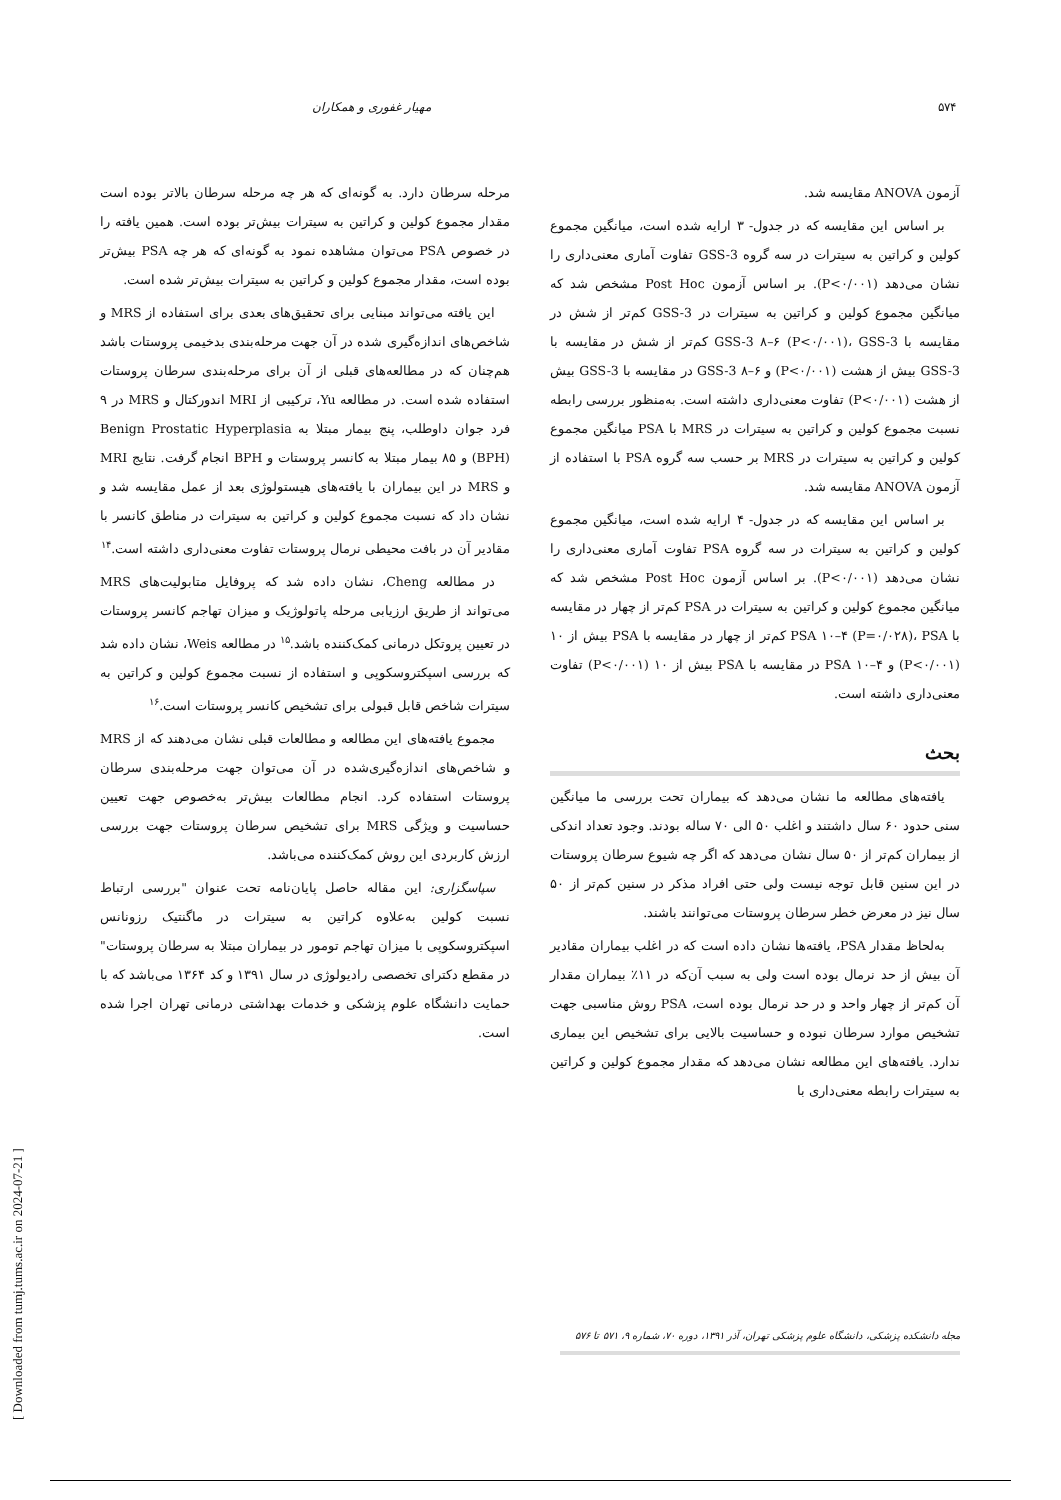۵۷۴ مهیار غفوری و همکاران
آزمون ANOVA مقایسه شد.
بر اساس این مقایسه که در جدول- ۳ ارایه شده است، میانگین مجموع کولین و کراتین به سیترات در سه گروه GSS-3 تفاوت آماری معنی‌داری را نشان می‌دهد (P<۰/۰۰۱). بر اساس آزمون Post Hoc مشخص شد که میانگین مجموع کولین و کراتین به سیترات در GSS-3 کم‌تر از شش در مقایسه با GSS-3 ۸–۶ (P<۰/۰۰۱)، GSS-3 کم‌تر از شش در مقایسه با GSS-3 بیش از هشت (P<۰/۰۰۱) و GSS-3 ۸–۶ در مقایسه با GSS-3 بیش از هشت (P<۰/۰۰۱) تفاوت معنی‌داری داشته است. به‌منظور بررسی رابطه نسبت مجموع کولین و کراتین به سیترات در MRS با PSA میانگین مجموع کولین و کراتین به سیترات در MRS بر حسب سه گروه PSA با استفاده از آزمون ANOVA مقایسه شد.
بر اساس این مقایسه که در جدول- ۴ ارایه شده است، میانگین مجموع کولین و کراتین به سیترات در سه گروه PSA تفاوت آماری معنی‌داری را نشان می‌دهد (P<۰/۰۰۱). بر اساس آزمون Post Hoc مشخص شد که میانگین مجموع کولین و کراتین به سیترات در PSA کم‌تر از چهار در مقایسه با PSA ۱۰–۴ (P=۰/۰۲۸)، PSA کم‌تر از چهار در مقایسه با PSA بیش از ۱۰ (P<۰/۰۰۱) و PSA ۱۰–۴ در مقایسه با PSA بیش از ۱۰ (P<۰/۰۰۱) تفاوت معنی‌داری داشته است.
بحث
یافته‌های مطالعه ما نشان می‌دهد که بیماران تحت بررسی ما میانگین سنی حدود ۶۰ سال داشتند و اغلب ۵۰ الی ۷۰ ساله بودند. وجود تعداد اندکی از بیماران کم‌تر از ۵۰ سال نشان می‌دهد که اگر چه شیوع سرطان پروستات در این سنین قابل توجه نیست ولی حتی افراد مذکر در سنین کم‌تر از ۵۰ سال نیز در معرض خطر سرطان پروستات می‌توانند باشند.
به‌لحاظ مقدار PSA، یافته‌ها نشان داده است که در اغلب بیماران مقادیر آن بیش از حد نرمال بوده است ولی به سبب آن‌که در ۱۱٪ بیماران مقدار آن کم‌تر از چهار واحد و در حد نرمال بوده است، PSA روش مناسبی جهت تشخیص موارد سرطان نبوده و حساسیت بالایی برای تشخیص این بیماری ندارد. یافته‌های این مطالعه نشان می‌دهد که مقدار مجموع کولین و کراتین به سیترات رابطه معنی‌داری با
مرحله سرطان دارد. به گونه‌ای که هر چه مرحله سرطان بالاتر بوده است مقدار مجموع کولین و کراتین به سیترات بیش‌تر بوده است. همین یافته را در خصوص PSA می‌توان مشاهده نمود به گونه‌ای که هر چه PSA بیش‌تر بوده است، مقدار مجموع کولین و کراتین به سیترات بیش‌تر شده است.
این یافته می‌تواند مبنایی برای تحقیق‌های بعدی برای استفاده از MRS و شاخص‌های اندازه‌گیری شده در آن جهت مرحله‌بندی بدخیمی پروستات باشد هم‌چنان که در مطالعه‌های قبلی از آن برای مرحله‌بندی سرطان پروستات استفاده شده است. در مطالعه Yu، ترکیبی از MRI اندورکتال و MRS در ۹ فرد جوان داوطلب، پنج بیمار مبتلا به Benign Prostatic Hyperplasia (BPH) و ۸۵ بیمار مبتلا به کانسر پروستات و BPH انجام گرفت. نتایج MRI و MRS در این بیماران با یافته‌های هیستولوژی بعد از عمل مقایسه شد و نشان داد که نسبت مجموع کولین و کراتین به سیترات در مناطق کانسر با مقادیر آن در بافت محیطی نرمال پروستات تفاوت معنی‌داری داشته است.<sup>۱۴</sup>
در مطالعه Cheng، نشان داده شد که پروفایل متابولیت‌های MRS می‌تواند از طریق ارزیابی مرحله پاتولوژیک و میزان تهاجم کانسر پروستات در تعیین پروتکل درمانی کمک‌کننده باشد.<sup>۱۵</sup> در مطالعه Weis، نشان داده شد که بررسی اسپکتروسکوپی و استفاده از نسبت مجموع کولین و کراتین به سیترات شاخص قابل قبولی برای تشخیص کانسر پروستات است.<sup>۱۶</sup>
مجموع یافته‌های این مطالعه و مطالعات قبلی نشان می‌دهند که از MRS و شاخص‌های اندازه‌گیری‌شده در آن می‌توان جهت مرحله‌بندی سرطان پروستات استفاده کرد. انجام مطالعات بیش‌تر به‌خصوص جهت تعیین حساسیت و ویژگی MRS برای تشخیص سرطان پروستات جهت بررسی ارزش کاربردی این روش کمک‌کننده می‌باشد.
سپاسگزاری: این مقاله حاصل پایان‌نامه تحت عنوان "بررسی ارتباط نسبت کولین به‌علاوه کراتین به سیترات در ماگنتیک رزونانس اسپکتروسکوپی با میزان تهاجم تومور در بیماران مبتلا به سرطان پروستات" در مقطع دکترای تخصصی رادیولوژی در سال ۱۳۹۱ و کد ۱۳۶۴ می‌باشد که با حمایت دانشگاه علوم پزشکی و خدمات بهداشتی درمانی تهران اجرا شده است.
مجله دانشکده پزشکی، دانشگاه علوم پزشکی تهران، آذر ۱۳۹۱، دوره ۷۰، شماره ۹، ۵۷۱ تا ۵۷۶
[ Downloaded from tumj.tums.ac.ir on 2024-07-21 ]